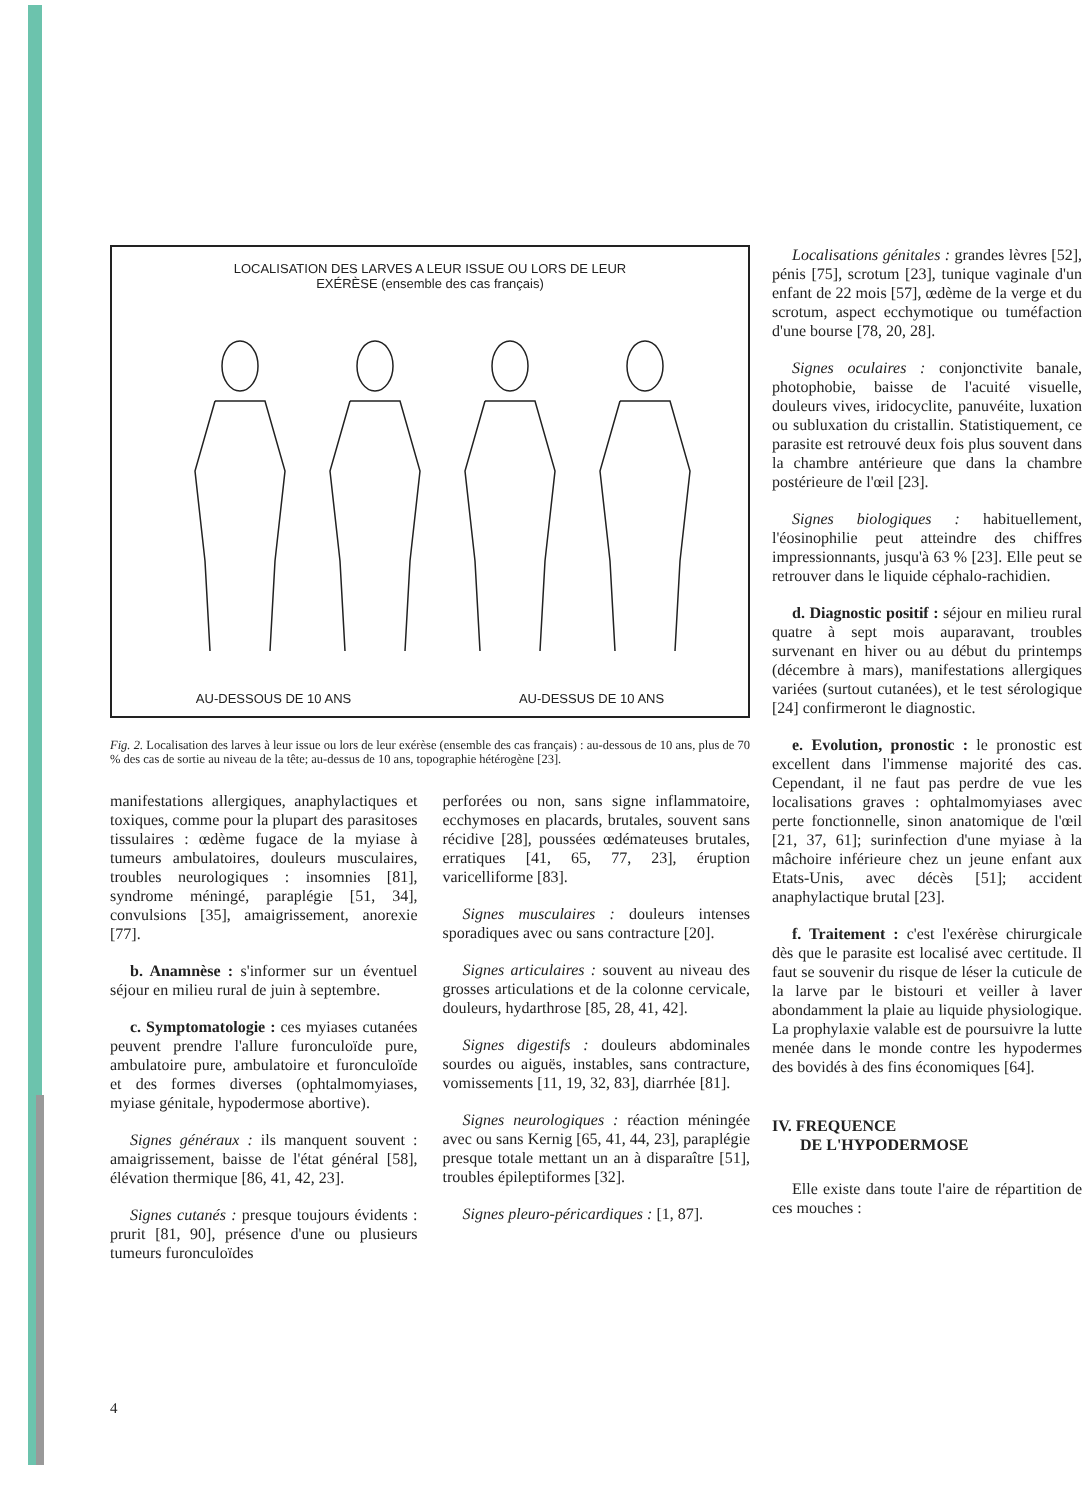LOCALISATION DES LARVES A LEUR ISSUE OU LORS DE LEUR
EXÉRÈSE (ensemble des cas français)
AU-DESSOUS DE 10 ANS AU-DESSUS DE 10 ANS
Fig. 2. Localisation des larves à leur issue ou lors de leur exérèse (ensemble des cas français) : au-dessous de 10 ans, plus de 70 % des cas de sortie au niveau de la tête; au-dessus de 10 ans, topographie hétérogène [23].
manifestations allergiques, anaphylactiques et toxiques, comme pour la plupart des parasitoses tissulaires : œdème fugace de la myiase à tumeurs ambulatoires, douleurs musculaires, troubles neurologiques : insomnies [81], syndrome méningé, paraplégie [51, 34], convulsions [35], amaigrissement, anorexie [77].
b. Anamnèse : s'informer sur un éventuel séjour en milieu rural de juin à septembre.
c. Symptomatologie : ces myiases cutanées peuvent prendre l'allure furonculoïde pure, ambulatoire pure, ambulatoire et furonculoïde et des formes diverses (ophtalmomyiases, myiase génitale, hypodermose abortive).
Signes généraux : ils manquent souvent : amaigrissement, baisse de l'état général [58], élévation thermique [86, 41, 42, 23].
Signes cutanés : presque toujours évidents : prurit [81, 90], présence d'une ou plusieurs tumeurs furonculoïdes
perforées ou non, sans signe inflammatoire, ecchymoses en placards, brutales, souvent sans récidive [28], poussées œdémateuses brutales, erratiques [41, 65, 77, 23], éruption varicelliforme [83].
Signes musculaires : douleurs intenses sporadiques avec ou sans contracture [20].
Signes articulaires : souvent au niveau des grosses articulations et de la colonne cervicale, douleurs, hydarthrose [85, 28, 41, 42].
Signes digestifs : douleurs abdominales sourdes ou aiguës, instables, sans contracture, vomissements [11, 19, 32, 83], diarrhée [81].
Signes neurologiques : réaction méningée avec ou sans Kernig [65, 41, 44, 23], paraplégie presque totale mettant un an à disparaître [51], troubles épileptiformes [32].
Signes pleuro-péricardiques : [1, 87].
Localisations génitales : grandes lèvres [52], pénis [75], scrotum [23], tunique vaginale d'un enfant de 22 mois [57], œdème de la verge et du scrotum, aspect ecchymotique ou tuméfaction d'une bourse [78, 20, 28].
Signes oculaires : conjonctivite banale, photophobie, baisse de l'acuité visuelle, douleurs vives, iridocyclite, panuvéite, luxation ou subluxation du cristallin. Statistiquement, ce parasite est retrouvé deux fois plus souvent dans la chambre antérieure que dans la chambre postérieure de l'œil [23].
Signes biologiques : habituellement, l'éosinophilie peut atteindre des chiffres impressionnants, jusqu'à 63 % [23]. Elle peut se retrouver dans le liquide céphalo-rachidien.
d. Diagnostic positif : séjour en milieu rural quatre à sept mois auparavant, troubles survenant en hiver ou au début du printemps (décembre à mars), manifestations allergiques variées (surtout cutanées), et le test sérologique [24] confirmeront le diagnostic.
e. Evolution, pronostic : le pronostic est excellent dans l'immense majorité des cas. Cependant, il ne faut pas perdre de vue les localisations graves : ophtalmomyiases avec perte fonctionnelle, sinon anatomique de l'œil [21, 37, 61]; surinfection d'une myiase à la mâchoire inférieure chez un jeune enfant aux Etats-Unis, avec décès [51]; accident anaphylactique brutal [23].
f. Traitement : c'est l'exérèse chirurgicale dès que le parasite est localisé avec certitude. Il faut se souvenir du risque de léser la cuticule de la larve par le bistouri et veiller à laver abondamment la plaie au liquide physiologique. La prophylaxie valable est de poursuivre la lutte menée dans le monde contre les hypodermes des bovidés à des fins économiques [64].
IV. FREQUENCE
DE L'HYPODERMOSE
Elle existe dans toute l'aire de répartition de ces mouches :
4